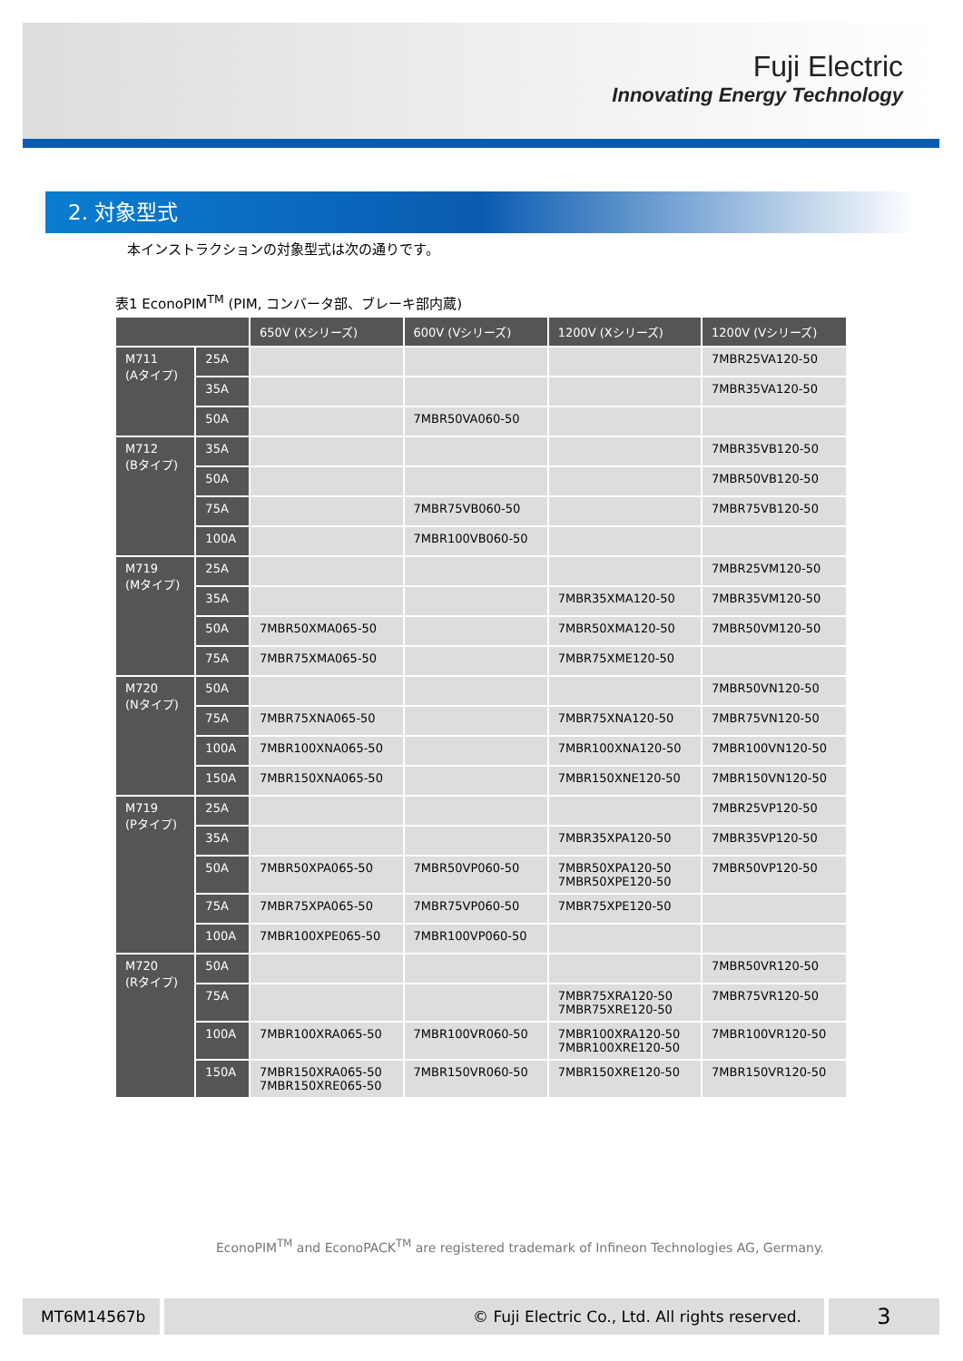Fuji Electric
Innovating Energy Technology
2. 対象型式
本インストラクションの対象型式は次の通りです。
表1 EconoPIM<sup>TM</sup> (PIM, コンバータ部、ブレーキ部内蔵)
| | | 650V (Xシリーズ) | 600V (Vシリーズ) | 1200V (Xシリーズ) | 1200V (Vシリーズ) |
| --- | --- | --- | --- | --- | --- |
| M711 (Aタイプ) | 25A | | | | 7MBR25VA120-50 |
| | 35A | | | | 7MBR35VA120-50 |
| | 50A | | 7MBR50VA060-50 | | |
| M712 (Bタイプ) | 35A | | | | 7MBR35VB120-50 |
| | 50A | | | | 7MBR50VB120-50 |
| | 75A | | 7MBR75VB060-50 | | 7MBR75VB120-50 |
| | 100A | | 7MBR100VB060-50 | | |
| M719 (Mタイプ) | 25A | | | | 7MBR25VM120-50 |
| | 35A | | | 7MBR35XMA120-50 | 7MBR35VM120-50 |
| | 50A | 7MBR50XMA065-50 | | 7MBR50XMA120-50 | 7MBR50VM120-50 |
| | 75A | 7MBR75XMA065-50 | | 7MBR75XME120-50 | |
| M720 (Nタイプ) | 50A | | | | 7MBR50VN120-50 |
| | 75A | 7MBR75XNA065-50 | | 7MBR75XNA120-50 | 7MBR75VN120-50 |
| | 100A | 7MBR100XNA065-50 | | 7MBR100XNA120-50 | 7MBR100VN120-50 |
| | 150A | 7MBR150XNA065-50 | | 7MBR150XNE120-50 | 7MBR150VN120-50 |
| M719 (Pタイプ) | 25A | | | | 7MBR25VP120-50 |
| | 35A | | | 7MBR35XPA120-50 | 7MBR35VP120-50 |
| | 50A | 7MBR50XPA065-50 | 7MBR50VP060-50 | 7MBR50XPA120-50 7MBR50XPE120-50 | 7MBR50VP120-50 |
| | 75A | 7MBR75XPA065-50 | 7MBR75VP060-50 | 7MBR75XPE120-50 | |
| | 100A | 7MBR100XPE065-50 | 7MBR100VP060-50 | | |
| M720 (Rタイプ) | 50A | | | | 7MBR50VR120-50 |
| | 75A | | | 7MBR75XRA120-50 7MBR75XRE120-50 | 7MBR75VR120-50 |
| | 100A | 7MBR100XRA065-50 | 7MBR100VR060-50 | 7MBR100XRA120-50 7MBR100XRE120-50 | 7MBR100VR120-50 |
| | 150A | 7MBR150XRA065-50 7MBR150XRE065-50 | 7MBR150VR060-50 | 7MBR150XRE120-50 | 7MBR150VR120-50 |
EconoPIM<sup>TM</sup> and EconoPACK<sup>TM</sup> are registered trademark of Infineon Technologies AG, Germany.
MT6M14567b © Fuji Electric Co., Ltd. All rights reserved. 3